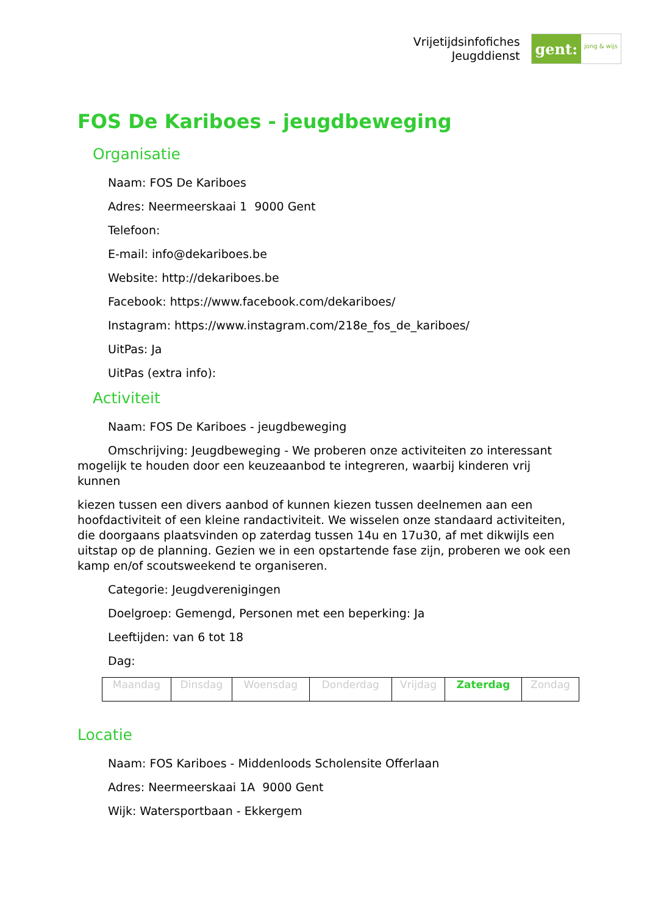Vrijetijdsinfofiches
Jeugddienst
gent:
jong & wijs
FOS De Kariboes - jeugdbeweging
Organisatie
Naam: FOS De Kariboes
Adres: Neermeerskaai 1 9000 Gent
Telefoon:
E-mail: info@dekariboes.be
Website: http://dekariboes.be
Facebook: https://www.facebook.com/dekariboes/
Instagram: https://www.instagram.com/218e_fos_de_kariboes/
UitPas: Ja
UitPas (extra info):
Activiteit
Naam: FOS De Kariboes - jeugdbeweging
Omschrijving: Jeugdbeweging - We proberen onze activiteiten zo interessant mogelijk te houden door een keuzeaanbod te integreren, waarbij kinderen vrij kunnen
kiezen tussen een divers aanbod of kunnen kiezen tussen deelnemen aan een hoofdactiviteit of een kleine randactiviteit. We wisselen onze standaard activiteiten, die doorgaans plaatsvinden op zaterdag tussen 14u en 17u30, af met dikwijls een uitstap op de planning. Gezien we in een opstartende fase zijn, proberen we ook een kamp en/of scoutsweekend te organiseren.
Categorie: Jeugdverenigingen
Doelgroep: Gemengd, Personen met een beperking: Ja
Leeftijden: van 6 tot 18
Dag:
| Maandag | Dinsdag | Woensdag | Donderdag | Vrijdag | Zaterdag | Zondag |
Locatie
Naam: FOS Kariboes - Middenloods Scholensite Offerlaan
Adres: Neermeerskaai 1A 9000 Gent
Wijk: Watersportbaan - Ekkergem